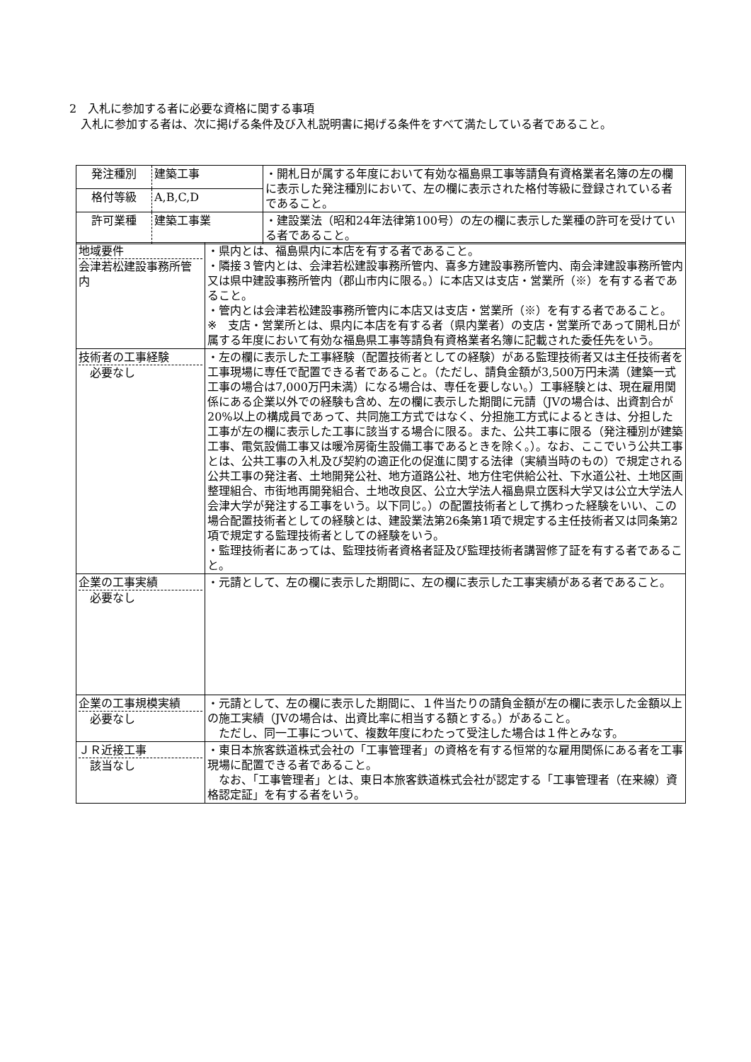2　入札に参加する者に必要な資格に関する事項
　入札に参加する者は、次に掲げる条件及び入札説明書に掲げる条件をすべて満たしている者であること。
| 発注種別 | 建築工事 | ・開札日が属する年度において有効な福島県工事等請負有資格業者名簿の左の欄に表示した発注種別において、左の欄に表示された格付等級に登録されている者であること。 |
| 格付等級 | A,B,C,D | |
| 許可業種 | 建築工事業 | ・建設業法（昭和24年法律第100号）の左の欄に表示した業種の許可を受けている者であること。 |
| 地域要件 会津若松建設事務所管内 | ・県内とは、福島県内に本店を有する者であること。 ・隣接３管内とは、会津若松建設事務所管内、喜多方建設事務所管内、南会津建設事務所管内又は県中建設事務所管内（郡山市内に限る。）に本店又は支店・営業所（※）を有する者であること。 ・管内とは会津若松建設事務所管内に本店又は支店・営業所（※）を有する者であること。 ※ 支店・営業所とは、県内に本店を有する者（県内業者）の支店・営業所であって開札日が属する年度において有効な福島県工事等請負有資格業者名簿に記載された委任先をいう。 |
| 技術者の工事経験 必要なし | ・左の欄に表示した工事経験（配置技術者としての経験）がある監理技術者又は主任技術者を工事現場に専任で配置できる者であること。（ただし、請負金額が3,500万円未満（建築一式工事の場合は7,000万円未満）になる場合は、専任を要しない。）工事経験とは、現在雇用関係にある企業以外での経験も含め、左の欄に表示した期間に元請（JVの場合は、出資割合が20%以上の構成員であって、共同施工方式ではなく、分担施工方式によるときは、分担した工事が左の欄に表示した工事に該当する場合に限る。また、公共工事に限る（発注種別が建築工事、電気設備工事又は暖冷房衛生設備工事であるときを除く。）。なお、ここでいう公共工事とは、公共工事の入札及び契約の適正化の促進に関する法律（実績当時のもの）で規定される公共工事の発注者、土地開発公社、地方道路公社、地方住宅供給公社、下水道公社、土地区画整理組合、市街地再開発組合、土地改良区、公立大学法人福島県立医科大学又は公立大学法人会津大学が発注する工事をいう。以下同じ。）の配置技術者として携わった経験をいい、この場合配置技術者としての経験とは、建設業法第26条第1項で規定する主任技術者又は同条第2項で規定する監理技術者としての経験をいう。 ・監理技術者にあっては、監理技術者資格者証及び監理技術者講習修了証を有する者であること。 |
| 企業の工事実績 必要なし | ・元請として、左の欄に表示した期間に、左の欄に表示した工事実績がある者であること。 |
| 企業の工事規模実績 必要なし | ・元請として、左の欄に表示した期間に、１件当たりの請負金額が左の欄に表示した金額以上の施工実績（JVの場合は、出資比率に相当する額とする。）があること。 ただし、同一工事について、複数年度にわたって受注した場合は１件とみなす。 |
| ＪＲ近接工事 該当なし | ・東日本旅客鉄道株式会社の「工事管理者」の資格を有する恒常的な雇用関係にある者を工事現場に配置できる者であること。 なお、「工事管理者」とは、東日本旅客鉄道株式会社が認定する「工事管理者（在来線）資格認定証」を有する者をいう。 |